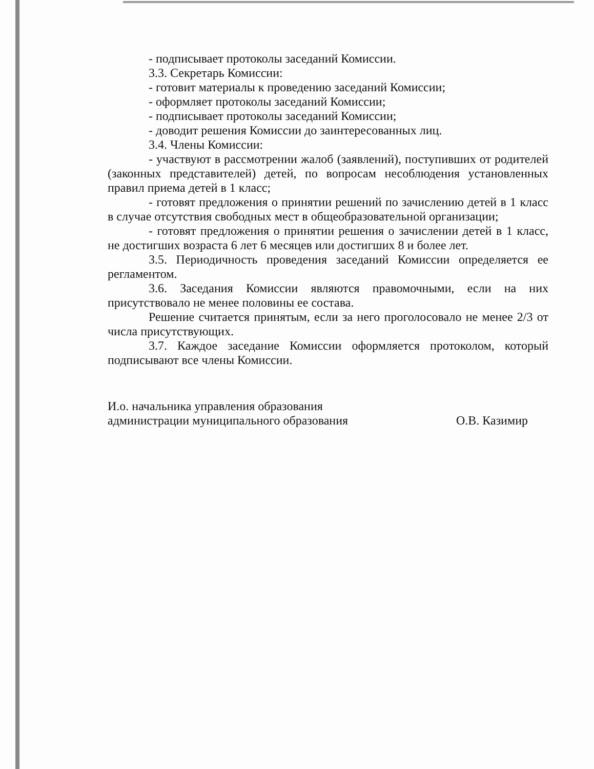- подписывает протоколы заседаний Комиссии.
3.3. Секретарь Комиссии:
- готовит материалы к проведению заседаний Комиссии;
- оформляет протоколы заседаний Комиссии;
- подписывает протоколы заседаний Комиссии;
- доводит решения Комиссии до заинтересованных лиц.
3.4. Члены Комиссии:
- участвуют в рассмотрении жалоб (заявлений), поступивших от родителей (законных представителей) детей, по вопросам несоблюдения установленных правил приема детей в 1 класс;
- готовят предложения о принятии решений по зачислению детей в 1 класс в случае отсутствия свободных мест в общеобразовательной организации;
- готовят предложения о принятии решения о зачислении детей в 1 класс, не достигших возраста 6 лет 6 месяцев или достигших 8 и более лет.
3.5. Периодичность проведения заседаний Комиссии определяется ее регламентом.
3.6. Заседания Комиссии являются правомочными, если на них присутствовало не менее половины ее состава.
Решение считается принятым, если за него проголосовало не менее 2/3 от числа присутствующих.
3.7. Каждое заседание Комиссии оформляется протоколом, который подписывают все члены Комиссии.
И.о. начальника управления образования
администрации муниципального образования
О.В. Казимир